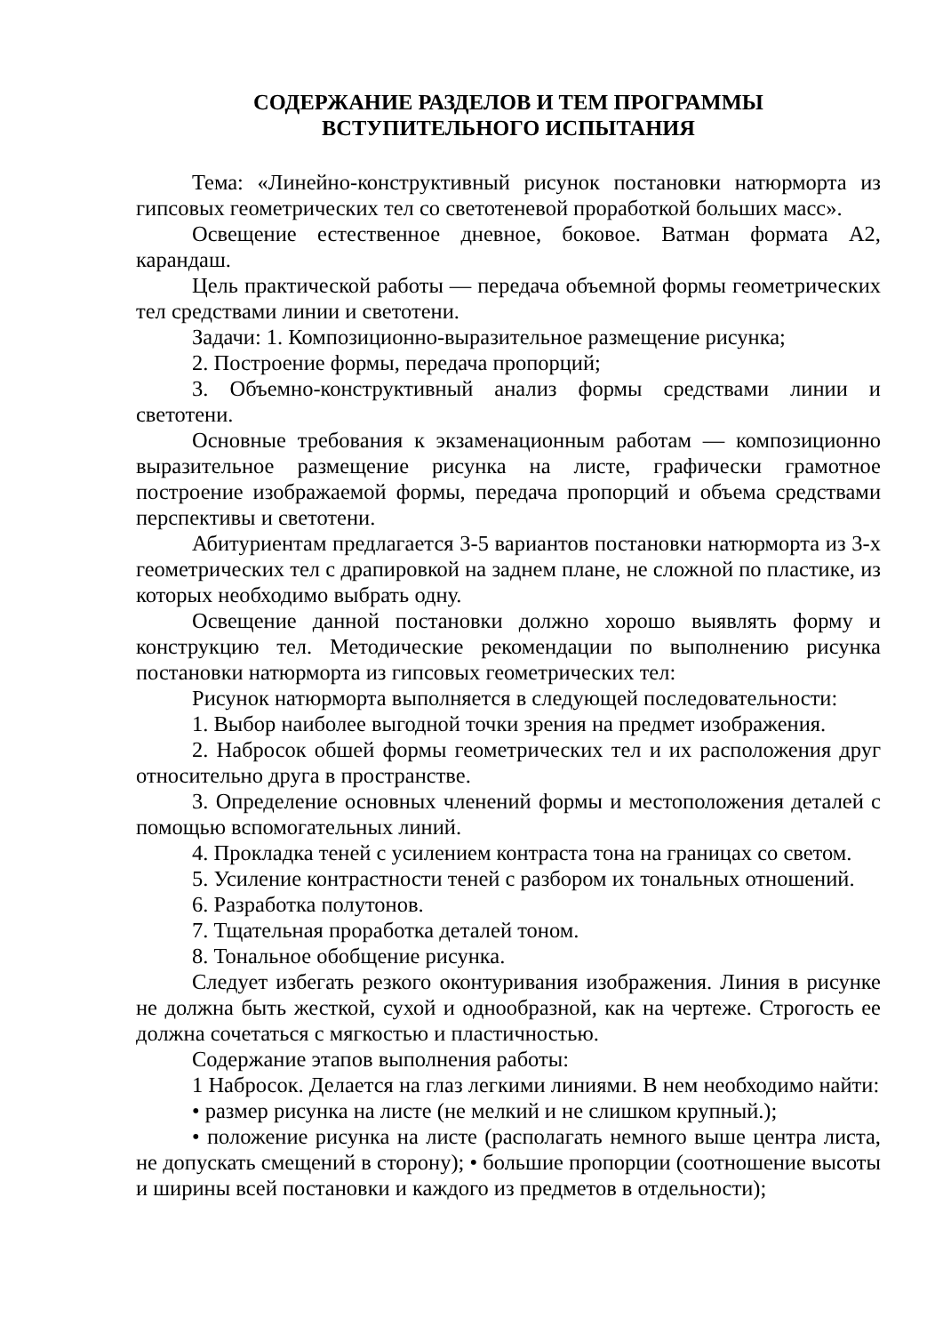СОДЕРЖАНИЕ РАЗДЕЛОВ И ТЕМ ПРОГРАММЫ
ВСТУПИТЕЛЬНОГО ИСПЫТАНИЯ
Тема: «Линейно-конструктивный рисунок постановки натюрморта из гипсовых геометрических тел со светотеневой проработкой больших масс».
Освещение естественное дневное, боковое. Ватман формата А2, карандаш.
Цель практической работы — передача объемной формы геометрических тел средствами линии и светотени.
Задачи: 1. Композиционно-выразительное размещение рисунка;
2. Построение формы, передача пропорций;
3. Объемно-конструктивный анализ формы средствами линии и светотени.
Основные требования к экзаменационным работам — композиционно выразительное размещение рисунка на листе, графически грамотное построение изображаемой формы, передача пропорций и объема средствами перспективы и светотени.
Абитуриентам предлагается 3-5 вариантов постановки натюрморта из 3-х геометрических тел с драпировкой на заднем плане, не сложной по пластике, из которых необходимо выбрать одну.
Освещение данной постановки должно хорошо выявлять форму и конструкцию тел. Методические рекомендации по выполнению рисунка постановки натюрморта из гипсовых геометрических тел:
Рисунок натюрморта выполняется в следующей последовательности:
1. Выбор наиболее выгодной точки зрения на предмет изображения.
2. Набросок обшей формы геометрических тел и их расположения друг относительно друга в пространстве.
3. Определение основных членений формы и местоположения деталей с помощью вспомогательных линий.
4. Прокладка теней с усилением контраста тона на границах со светом.
5. Усиление контрастности теней с разбором их тональных отношений.
6. Разработка полутонов.
7. Тщательная проработка деталей тоном.
8. Тональное обобщение рисунка.
Следует избегать резкого оконтуривания изображения. Линия в рисунке не должна быть жесткой, сухой и однообразной, как на чертеже. Строгость ее должна сочетаться с мягкостью и пластичностью.
Содержание этапов выполнения работы:
1 Набросок. Делается на глаз легкими линиями. В нем необходимо найти:
• размер рисунка на листе (не мелкий и не слишком крупный.);
• положение рисунка на листе (располагать немного выше центра листа, не допускать смещений в сторону); • большие пропорции (соотношение высоты и ширины всей постановки и каждого из предметов в отдельности);